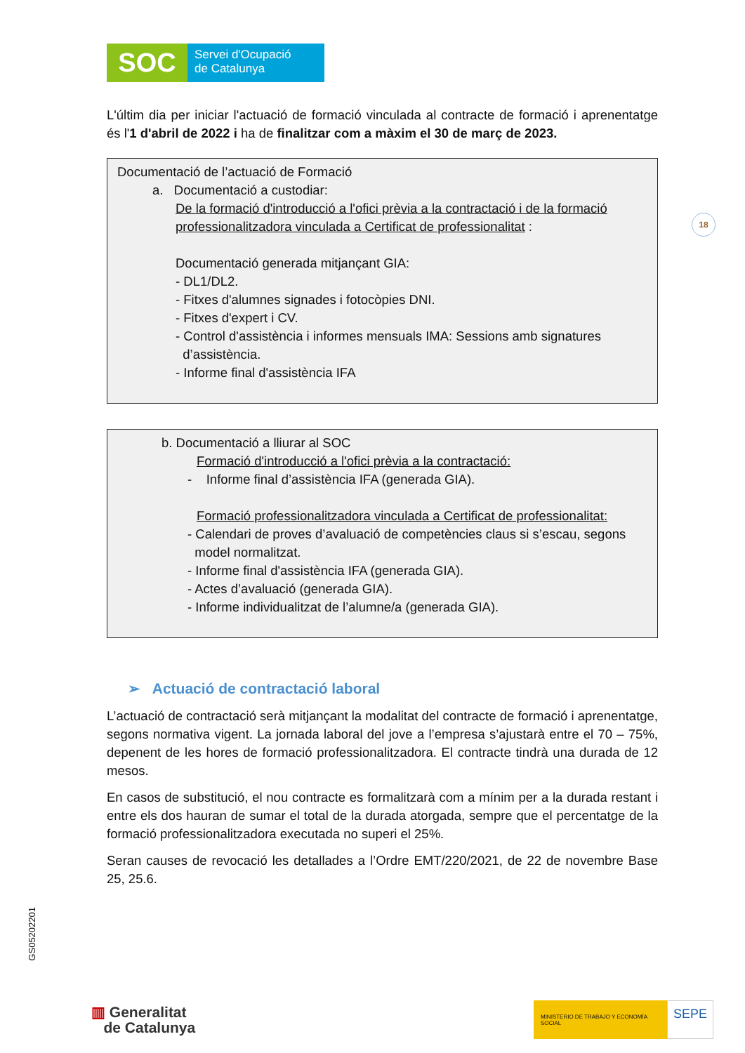18
SOC
Servei d'Ocupació
de Catalunya
L'últim dia per iniciar l'actuació de formació vinculada al contracte de formació i aprenentatge és l'1 d'abril de 2022 i ha de finalitzar com a màxim el 30 de març de 2023.
Documentació de l’actuació de Formació
a. Documentació a custodiar:
De la formació d'introducció a l'ofici prèvia a la contractació i de la formació professionalitzadora vinculada a Certificat de professionalitat :
Documentació generada mitjançant GIA:
- DL1/DL2.
- Fitxes d'alumnes signades i fotocòpies DNI.
- Fitxes d'expert i CV.
- Control d'assistència i informes mensuals IMA: Sessions amb signatures
d’assistència.
- Informe final d'assistència IFA
b. Documentació a lliurar al SOC
Formació d'introducció a l'ofici prèvia a la contractació:
- Informe final d’assistència IFA (generada GIA).
Formació professionalitzadora vinculada a Certificat de professionalitat:
- Calendari de proves d’avaluació de competències claus si s’escau, segons
model normalitzat.
- Informe final d'assistència IFA (generada GIA).
- Actes d’avaluació (generada GIA).
- Informe individualitzat de l’alumne/a (generada GIA).
➢ Actuació de contractació laboral
L’actuació de contractació serà mitjançant la modalitat del contracte de formació i aprenentatge, segons normativa vigent. La jornada laboral del jove a l’empresa s’ajustarà entre el 70 – 75%, depenent de les hores de formació professionalitzadora. El contracte tindrà una durada de 12 mesos.
En casos de substitució, el nou contracte es formalitzarà com a mínim per a la durada restant i entre els dos hauran de sumar el total de la durada atorgada, sempre que el percentatge de la formació professionalitzadora executada no superi el 25%.
Seran causes de revocació les detallades a l’Ordre EMT/220/2021, de 22 de novembre Base 25, 25.6.
GS05202201
▥ Generalitat
de Catalunya
MINISTERIO DE TRABAJO Y ECONOMÍA SOCIAL
SEPE